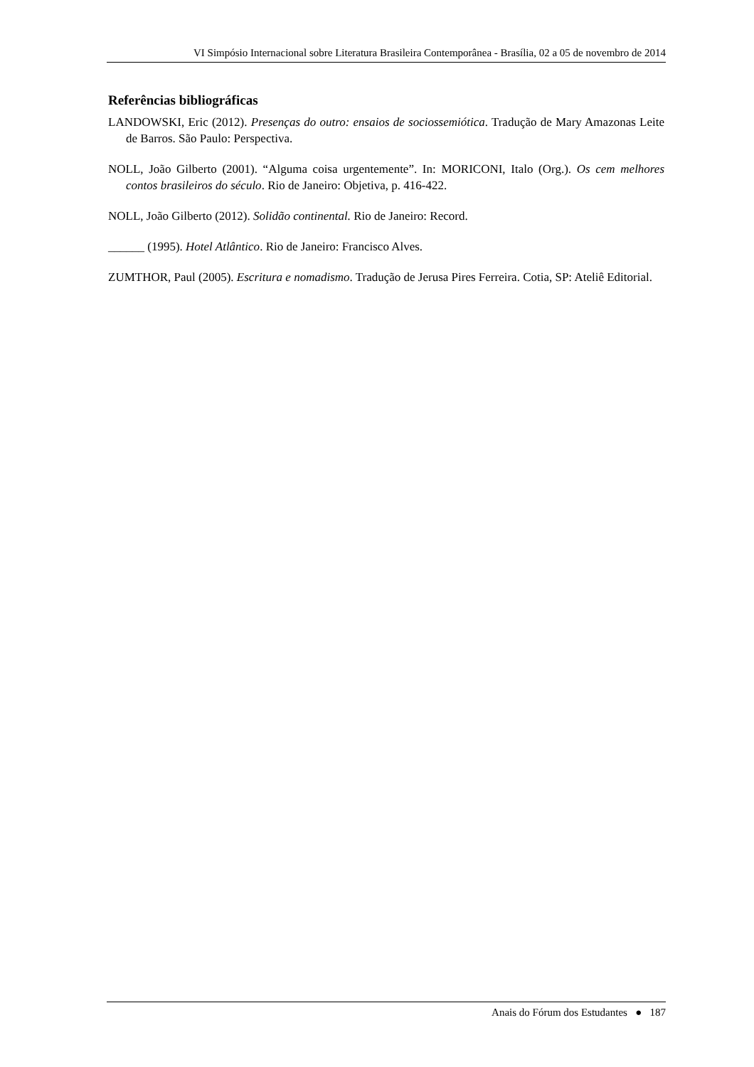VI Simpósio Internacional sobre Literatura Brasileira Contemporânea - Brasília, 02 a 05 de novembro de 2014
Referências bibliográficas
LANDOWSKI, Eric (2012). Presenças do outro: ensaios de sociossemiótica. Tradução de Mary Amazonas Leite de Barros. São Paulo: Perspectiva.
NOLL, João Gilberto (2001). “Alguma coisa urgentemente”. In: MORICONI, Italo (Org.). Os cem melhores contos brasileiros do século. Rio de Janeiro: Objetiva, p. 416-422.
NOLL, João Gilberto (2012). Solidão continental. Rio de Janeiro: Record.
______ (1995). Hotel Atlântico. Rio de Janeiro: Francisco Alves.
ZUMTHOR, Paul (2005). Escritura e nomadismo. Tradução de Jerusa Pires Ferreira. Cotia, SP: Ateliê Editorial.
Anais do Fórum dos Estudantes ● 187